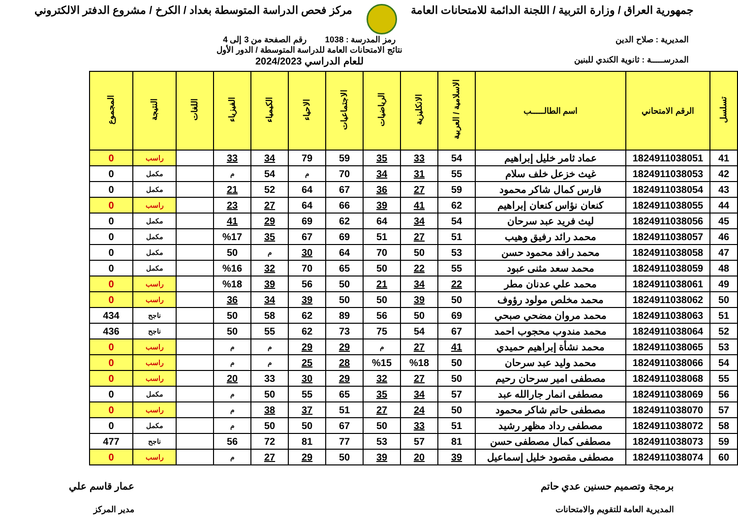جمهورية العراق / وزارة التربية / اللجنة الدائمة للامتحانات العامة
مركز فحص الدراسة المتوسطة بغداد / الكرخ / مشروع الدفتر الالكتروني
المديرية : صلاح الدين
المدرســـــة : ثانوية الكندي للبنين
رمز المدرسة : 1038 رقم الصفحة من 3 إلى 4
نتائج الامتحانات العامة للدراسة المتوسطة / الدور الأول
للعام الدراسي 2024/2023
| تسلسل | الرقم الامتحاني | اسم الطالـــــب | الاسلامية / العربية | الانكليزية | الرياضيات | الاجتماعيات | الاحياء | الكيمياء | الفيزياء | اللغات | النتيجة | المجموع |
| --- | --- | --- | --- | --- | --- | --- | --- | --- | --- | --- | --- | --- |
| 41 | 1824911038051 | عماد ثامر خليل إبراهيم | 54 | 33 | 35 | 59 | 79 | 34 | 33 | | راسب | 0 |
| 42 | 1824911038053 | غيث خزعل خلف سلام | 55 | 31 | 34 | 70 | م | 54 | م | | مكمل | 0 |
| 43 | 1824911038054 | فارس كمال شاكر محمود | 59 | 27 | 36 | 67 | 64 | 52 | 21 | | مكمل | 0 |
| 44 | 1824911038055 | كنعان نؤاس كنعان إبراهيم | 62 | 41 | 39 | 66 | 64 | 27 | 23 | | راسب | 0 |
| 45 | 1824911038056 | ليث فريد عبد سرحان | 54 | 34 | 64 | 62 | 69 | 29 | 41 | | مكمل | 0 |
| 46 | 1824911038057 | محمد رائد رفيق وهيب | 51 | 27 | 51 | 69 | 67 | 35 | %17 | | مكمل | 0 |
| 47 | 1824911038058 | محمد رافد محمود حسن | 53 | 50 | 70 | 64 | 30 | م | 50 | | مكمل | 0 |
| 48 | 1824911038059 | محمد سعد مثنى عبود | 55 | 22 | 50 | 65 | 70 | 32 | %16 | | مكمل | 0 |
| 49 | 1824911038061 | محمد علي عدنان مطر | 22 | 34 | 21 | 50 | 56 | 39 | %18 | | راسب | 0 |
| 50 | 1824911038062 | محمد مخلص مولود رؤوف | 50 | 39 | 50 | 50 | 39 | 34 | 36 | | راسب | 0 |
| 51 | 1824911038063 | محمد مروان مضحي صبحي | 69 | 50 | 56 | 89 | 62 | 58 | 50 | | ناجح | 434 |
| 52 | 1824911038064 | محمد مندوب محجوب احمد | 67 | 54 | 75 | 73 | 62 | 55 | 50 | | ناجح | 436 |
| 53 | 1824911038065 | محمد نشأة إبراهيم حميدي | 41 | 27 | م | 29 | 29 | م | م | | راسب | 0 |
| 54 | 1824911038066 | محمد وليد عبد سرحان | 50 | %18 | %15 | 28 | 25 | م | م | | راسب | 0 |
| 55 | 1824911038068 | مصطفى امير سرحان رحيم | 50 | 27 | 32 | 29 | 30 | 33 | 20 | | راسب | 0 |
| 56 | 1824911038069 | مصطفى انمار جارالله عبد | 57 | 34 | 35 | 65 | 55 | 50 | م | | مكمل | 0 |
| 57 | 1824911038070 | مصطفى حاتم شاكر محمود | 50 | 24 | 27 | 51 | 37 | 38 | م | | راسب | 0 |
| 58 | 1824911038072 | مصطفى رداد مظهر رشيد | 51 | 33 | 50 | 67 | 50 | 50 | م | | مكمل | 0 |
| 59 | 1824911038073 | مصطفى كمال مصطفى حسن | 81 | 57 | 53 | 77 | 81 | 72 | 56 | | ناجح | 477 |
| 60 | 1824911038074 | مصطفى مقصود خليل إسماعيل | 39 | 20 | 39 | 50 | 29 | 27 | م | | راسب | 0 |
برمجة وتصميم حسنين عدي حاتم
المديرية العامة للتقويم والامتحانات
عمار قاسم علي
مدير المركز